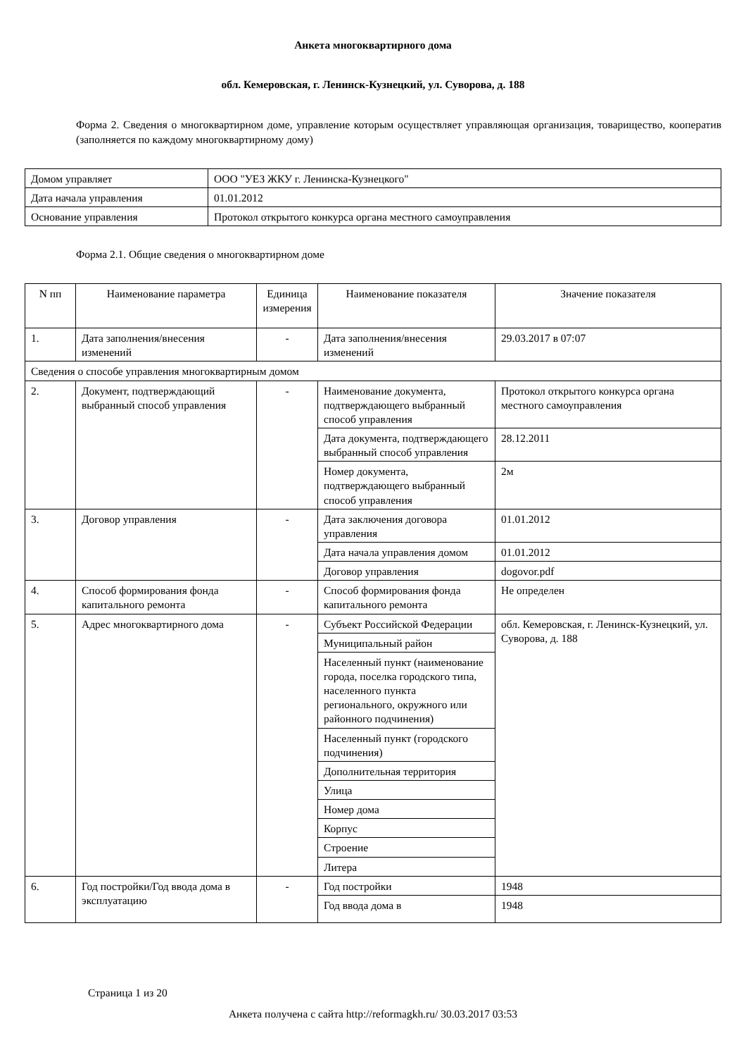Анкета многоквартирного дома
обл. Кемеровская, г. Ленинск-Кузнецкий, ул. Суворова, д. 188
Форма 2. Сведения о многоквартирном доме, управление которым осуществляет управляющая организация, товарищество, кооператив (заполняется по каждому многоквартирному дому)
| Домом управляет | ООО "УЕЗ ЖКУ г. Ленинска-Кузнецкого" |
| Дата начала управления | 01.01.2012 |
| Основание управления | Протокол открытого конкурса органа местного самоуправления |
Форма 2.1. Общие сведения о многоквартирном доме
| N пп | Наименование параметра | Единица измерения | Наименование показателя | Значение показателя |
| --- | --- | --- | --- | --- |
| 1. | Дата заполнения/внесения изменений | - | Дата заполнения/внесения изменений | 29.03.2017 в 07:07 |
| Сведения о способе управления многоквартирным домом | | | | |
| 2. | Документ, подтверждающий выбранный способ управления | - | Наименование документа, подтверждающего выбранный способ управления | Протокол открытого конкурса органа местного самоуправления |
| | | | Дата документа, подтверждающего выбранный способ управления | 28.12.2011 |
| | | | Номер документа, подтверждающего выбранный способ управления | 2м |
| 3. | Договор управления | - | Дата заключения договора управления | 01.01.2012 |
| | | | Дата начала управления домом | 01.01.2012 |
| | | | Договор управления | dogovor.pdf |
| 4. | Способ формирования фонда капитального ремонта | - | Способ формирования фонда капитального ремонта | Не определен |
| 5. | Адрес многоквартирного дома | - | Субъект Российской Федерации | обл. Кемеровская, г. Ленинск-Кузнецкий, ул. Суворова, д. 188 |
| | | | Муниципальный район | |
| | | | Населенный пункт (наименование города, поселка городского типа, населенного пункта регионального, окружного или районного подчинения) | |
| | | | Населенный пункт (городского подчинения) | |
| | | | Дополнительная территория | |
| | | | Улица | |
| | | | Номер дома | |
| | | | Корпус | |
| | | | Строение | |
| | | | Литера | |
| 6. | Год постройки/Год ввода дома в эксплуатацию | - | Год постройки | 1948 |
| | | | Год ввода дома в | 1948 |
Страница 1 из 20
Анкета получена с сайта http://reformagkh.ru/ 30.03.2017 03:53